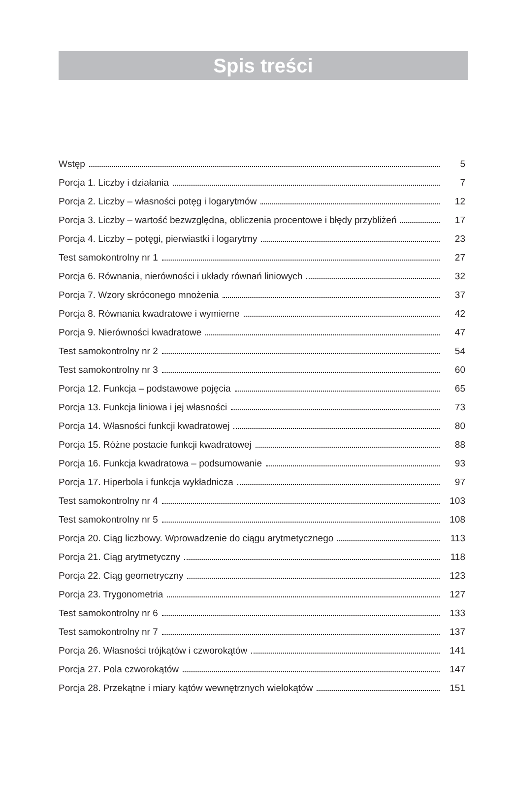Spis treści
Wstęp 5
Porcja 1. Liczby i działania 7
Porcja 2. Liczby – własności potęg i logarytmów 12
Porcja 3. Liczby – wartość bezwzględna, obliczenia procentowe i błędy przybliżeń 17
Porcja 4. Liczby – potęgi, pierwiastki i logarytmy 23
Test samokontrolny nr 1 27
Porcja 6. Równania, nierówności i układy równań liniowych 32
Porcja 7. Wzory skróconego mnożenia 37
Porcja 8. Równania kwadratowe i wymierne 42
Porcja 9. Nierówności kwadratowe 47
Test samokontrolny nr 2 54
Test samokontrolny nr 3 60
Porcja 12. Funkcja – podstawowe pojęcia 65
Porcja 13. Funkcja liniowa i jej własności 73
Porcja 14. Własności funkcji kwadratowej 80
Porcja 15. Różne postacie funkcji kwadratowej 88
Porcja 16. Funkcja kwadratowa – podsumowanie 93
Porcja 17. Hiperbola i funkcja wykładnicza 97
Test samokontrolny nr 4 103
Test samokontrolny nr 5 108
Porcja 20. Ciąg liczbowy. Wprowadzenie do ciągu arytmetycznego 113
Porcja 21. Ciąg arytmetyczny 118
Porcja 22. Ciąg geometryczny 123
Porcja 23. Trygonometria 127
Test samokontrolny nr 6 133
Test samokontrolny nr 7 137
Porcja 26. Własności trójkątów i czworokątów 141
Porcja 27. Pola czworokątów 147
Porcja 28. Przekątne i miary kątów wewnętrznych wielokątów 151